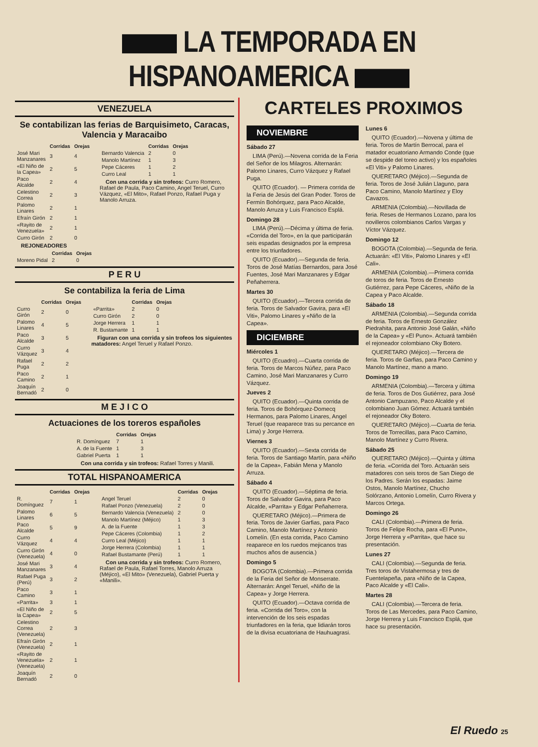LA TEMPORADA EN HISPANOAMERICA
VENEZUELA
Se contabilizan las ferias de Barquisimeto, Caracas, Valencia y Maracaibo
| | Corridas | Orejas |
| --- | --- | --- |
| José Mari Manzanares | 3 | 4 |
| «El Niño de la Capea» | 2 | 5 |
| Paco Alcalde | 2 | 4 |
| Celestino Correa | 2 | 3 |
| Palomo Linares | 2 | 1 |
| Efraín Girón | 2 | 1 |
| «Rayito de Venezuela» | 2 | 1 |
| Curro Girón | 2 | 0 |
| | Corridas | Orejas |
| --- | --- | --- |
| Bernardo Valencia | 2 | 0 |
| Manolo Martínez | 1 | 3 |
| Pepe Cáceres | 1 | 2 |
| Curro Leal | 1 | 1 |
Con una corrida y sin trofeos: Curro Romero, Rafael de Paula, Paco Camino, Angel Teruel, Curro Vázquez, «El Mito», Rafael Ponzo, Rafael Puga y Manolo Arruza.
REJONEADORES
| | Corridas | Orejas |
| --- | --- | --- |
| Moreno Pidal | 2 | 0 |
P E R U
Se contabiliza la feria de Lima
| | Corridas | Orejas |
| --- | --- | --- |
| Curro Girón | 2 | 0 |
| Palomo Linares | 4 | 5 |
| Paco Alcalde | 3 | 5 |
| Curro Vázquez | 3 | 4 |
| Rafael Puga | 2 | 2 |
| Paco Camino | 2 | 1 |
| Joaquín Bernadó | 2 | 0 |
| | Corridas | Orejas |
| --- | --- | --- |
| «Parrita» | 2 | 0 |
| Curro Girón | 2 | 0 |
| Jorge Herrera | 1 | 1 |
| R. Bustamante | 1 | 1 |
Figuran con una corrida y sin trofeos los siguientes matadores: Angel Teruel y Rafael Ponzo.
M E J I C O
Actuaciones de los toreros españoles
| | Corridas | Orejas |
| --- | --- | --- |
| R. Domínguez | 7 | 1 |
| A. de la Fuente | 1 | 3 |
| Gabriel Puerta | 1 | 1 |
Con una corrida y sin trofeos: Rafael Torres y Manili.
TOTAL HISPANOAMERICA
| | Corridas | Orejas |
| --- | --- | --- |
| R. Domínguez | 7 | 1 |
| Palomo Linares | 6 | 5 |
| Paco Alcalde | 5 | 9 |
| Curro Vázquez | 4 | 4 |
| Curro Girón (Venezuela) | 4 | 0 |
| José Mari Manzanares | 3 | 4 |
| Rafael Puga (Perú) | 3 | 2 |
| Paco Camino | 3 | 1 |
| «Parrita» | 3 | 1 |
| «El Niño de la Capea» | 2 | 5 |
| Celestino Correa (Venezuela) | 2 | 3 |
| Efraín Girón (Venezuela) | 2 | 1 |
| «Rayito de Venezuela» (Venezuela) | 2 | 1 |
| Joaquín Bernadó | 2 | 0 |
| | Corridas | Orejas |
| --- | --- | --- |
| Angel Teruel | 2 | 0 |
| Rafael Ponzo (Venezuela) | 2 | 0 |
| Bernardo Valencia (Venezuela) | 2 | 0 |
| Manolo Martínez (Méjico) | 1 | 3 |
| A. de la Fuente | 1 | 3 |
| Pepe Cáceres (Colombia) | 1 | 2 |
| Curro Leal (Méjico) | 1 | 1 |
| Jorge Herrera (Colombia) | 1 | 1 |
| Rafael Bustamante (Perú) | 1 | 1 |
Con una corrida y sin trofeos: Curro Romero, Rafael de Paula, Rafael Torres, Manolo Arruza (Méjico), «El Mito» (Venezuela), Gabriel Puerta y «Manili».
CARTELES PROXIMOS
NOVIEMBRE
Sábado 27
LIMA (Perú).—Novena corrida de la Feria del Señor de los Milagros. Alternarán: Palomo Linares, Curro Vázquez y Rafael Puga.
QUITO (Ecuador). — Primera corrida de la Feria de Jesús del Gran Poder. Toros de Fermín Bohórquez, para Paco Alcalde, Manolo Arruza y Luis Francisco Esplá.
Domingo 28
LIMA (Perú).—Décima y última de feria. «Corrida del Toro», en la que participarán seis espadas designados por la empresa entre los triunfadores.
QUITO (Ecuador).—Segunda de feria. Toros de José Matías Bernardos, para José Fuentes, José Mari Manzanares y Edgar Peñaherrera.
Martes 30
QUITO (Ecuador).—Tercera corrida de feria. Toros de Salvador Gavira, para «El Viti», Palomo Linares y «Niño de la Capea».
DICIEMBRE
Miércoles 1
QUITO (Ecuadro).—Cuarta corrida de feria. Toros de Marcos Núñez, para Paco Camino, José Mari Manzanares y Curro Vázquez.
Jueves 2
QUITO (Ecuador).—Quinta corrida de feria. Toros de Bohórquez-Domecq Hermanos, para Palomo Linares, Angel Teruel (que reaparece tras su percance en Lima) y Jorge Herrera.
Viernes 3
QUITO (Ecuador).—Sexta corrida de feria. Toros de Santiago Martín, para «Niño de la Capea», Fabián Mena y Manolo Arruza.
Sábado 4
QUITO (Ecuador).—Séptima de feria. Toros de Salvador Gavira, para Paco Alcalde, «Parrita» y Edgar Peñaherrera.
QUERETARO (Méjico).—Primera de feria. Toros de Javier Garfias, para Paco Camino, Manolo Martínez y Antonio Lomelín. (En esta corrida, Paco Camino reaparece en los ruedos mejicanos tras muchos años de ausencia.)
Domingo 5
BOGOTA (Colombia).—Primera corrida de la Feria del Señor de Monserrate. Alternarán: Angel Teruel, «Niño de la Capea» y Jorge Herrera.
QUITO (Ecuador).—Octava corrida de feria. «Corrida del Toro», con la intervención de los seis espadas triunfadores en la feria, que lidiarán toros de la divisa ecuatoriana de Hauhuagrasi.
Lunes 6
QUITO (Ecuador).—Novena y última de feria. Toros de Martín Berrocal, para el matador ecuatoriano Armando Conde (que se despide del toreo activo) y los españoles «El Viti» y Palomo Linares.
QUERETARO (Méjico).—Segunda de feria. Toros de José Julián Llaguno, para Paco Camino, Manolo Martínez y Eloy Cavazos.
ARMENIA (Colombia).—Novillada de feria. Reses de Hermanos Lozano, para los novilleros colombianos Carlos Vargas y Víctor Vázquez.
Domingo 12
BOGOTA (Colombia).—Segunda de feria. Actuarán: «El Viti», Palomo Linares y «El Cali».
ARMENIA (Colombia).—Primera corrida de toros de feria. Toros de Ernesto Gutiérrez, para Pepe Cáceres, «Niño de la Capea y Paco Alcalde.
Sábado 18
ARMENIA (Colombia).—Segunda corrida de feria. Toros de Ernesto González Piedrahita, para Antonio José Galán, «Niño de la Capea» y «El Puno». Actuará también el rejoneador colombiano Oky Botero.
QUERETARO (Méjico).—Tercera de feria. Toros de Garfias, para Paco Camino y Manolo Martínez, mano a mano.
Domingo 19
ARMENIA (Colombia).—Tercera y última de feria. Toros de Dos Gutiérrez, para José Antonio Campuzano, Paco Alcalde y el colombiano Juan Gómez. Actuará también el rejoneador Oky Botero.
QUERETARO (Méjico).—Cuarta de feria. Toros de Torrecillas, para Paco Camino, Manolo Martínez y Curro Rivera.
Sábado 25
QUERETARO (Méjico).—Quinta y última de feria. «Corrida del Toro. Actuarán seis matadores con seis toros de San Diego de los Padres. Serán los espadas: Jaime Ostos, Manolo Martínez, Chucho Solórzano, Antonio Lomelín, Curro Rivera y Marcos Ortega.
Domingo 26
CALI (Colombia).—Primera de feria. Toros de Felipe Rocha, para «El Puno», Jorge Herrera y «Parrita», que hace su presentación.
Lunes 27
CALI (Colombia).—Segunda de feria. Tres toros de Vistahermosa y tres de Fuentelapeña, para «Niño de la Capea, Paco Alcalde y «El Cali».
Martes 28
CALI (Colombia).—Tercera de feria. Toros de Las Mercedes, para Paco Camino, Jorge Herrera y Luis Francisco Esplá, que hace su presentación.
El Ruedo 25